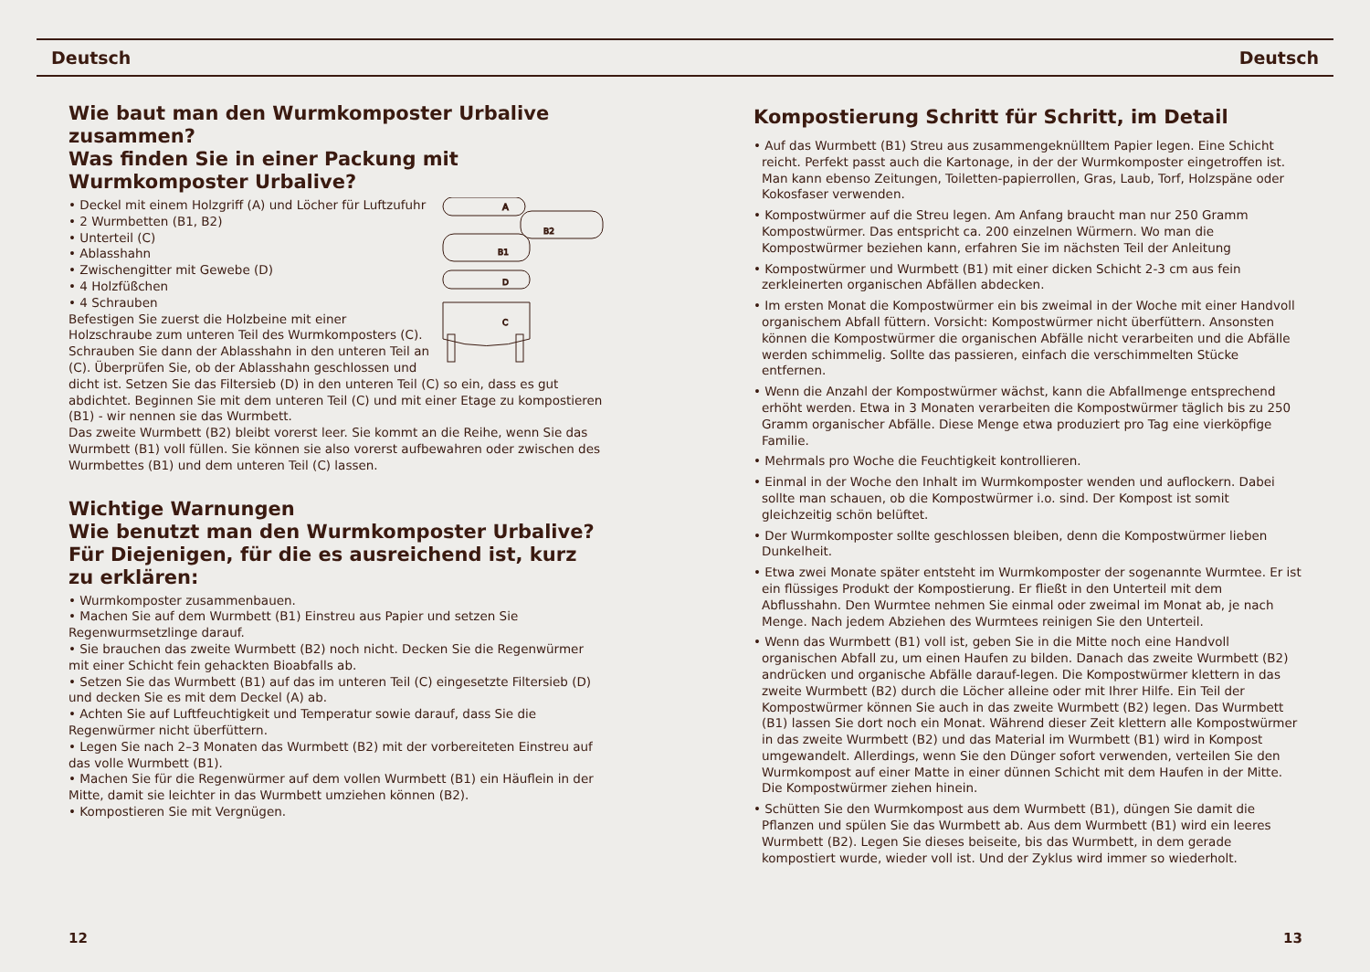Deutsch Deutsch
Wie baut man den Wurmkomposter Urbalive zusammen?
Was finden Sie in einer Packung mit Wurmkomposter Urbalive?
A
B2
B1
D
C
• Deckel mit einem Holzgriff (A) und Löcher für Luftzufuhr
• 2 Wurmbetten (B1, B2)
• Unterteil (C)
• Ablasshahn
• Zwischengitter mit Gewebe (D)
• 4 Holzfüßchen
• 4 Schrauben
Befestigen Sie zuerst die Holzbeine mit einer Holzschraube zum unteren Teil des Wurmkomposters (C). Schrauben Sie dann der Ablasshahn in den unteren Teil an (C). Überprüfen Sie, ob der Ablasshahn geschlossen und dicht ist. Setzen Sie das Filtersieb (D) in den unteren Teil (C) so ein, dass es gut abdichtet. Beginnen Sie mit dem unteren Teil (C) und mit einer Etage zu kompostieren (B1) - wir nennen sie das Wurmbett.
Das zweite Wurmbett (B2) bleibt vorerst leer. Sie kommt an die Reihe, wenn Sie das Wurmbett (B1) voll füllen. Sie können sie also vorerst aufbewahren oder zwischen des Wurmbettes (B1) und dem unteren Teil (C) lassen.
Wichtige Warnungen
Wie benutzt man den Wurmkomposter Urbalive?
Für Diejenigen, für die es ausreichend ist, kurz zu erklären:
• Wurmkomposter zusammenbauen.
• Machen Sie auf dem Wurmbett (B1) Einstreu aus Papier und setzen Sie Regenwurmsetzlinge darauf.
• Sie brauchen das zweite Wurmbett (B2) noch nicht. Decken Sie die Regenwürmer mit einer Schicht fein gehackten Bioabfalls ab.
• Setzen Sie das Wurmbett (B1) auf das im unteren Teil (C) eingesetzte Filtersieb (D) und decken Sie es mit dem Deckel (A) ab.
• Achten Sie auf Luftfeuchtigkeit und Temperatur sowie darauf, dass Sie die Regenwürmer nicht überfüttern.
• Legen Sie nach 2–3 Monaten das Wurmbett (B2) mit der vorbereiteten Einstreu auf das volle Wurmbett (B1).
• Machen Sie für die Regenwürmer auf dem vollen Wurmbett (B1) ein Häuflein in der Mitte, damit sie leichter in das Wurmbett umziehen können (B2).
• Kompostieren Sie mit Vergnügen.
Kompostierung Schritt für Schritt, im Detail
• Auf das Wurmbett (B1) Streu aus zusammengeknülltem Papier legen. Eine Schicht reicht. Perfekt passt auch die Kartonage, in der der Wurmkomposter eingetroffen ist. Man kann ebenso Zeitungen, Toiletten-papierrollen, Gras, Laub, Torf, Holzspäne oder Kokosfaser verwenden.
• Kompostwürmer auf die Streu legen. Am Anfang braucht man nur 250 Gramm Kompostwürmer. Das entspricht ca. 200 einzelnen Würmern. Wo man die Kompostwürmer beziehen kann, erfahren Sie im nächsten Teil der Anleitung
• Kompostwürmer und Wurmbett (B1) mit einer dicken Schicht 2-3 cm aus fein zerkleinerten organischen Abfällen abdecken.
• Im ersten Monat die Kompostwürmer ein bis zweimal in der Woche mit einer Handvoll organischem Abfall füttern. Vorsicht: Kompostwürmer nicht überfüttern. Ansonsten können die Kompostwürmer die organischen Abfälle nicht verarbeiten und die Abfälle werden schimmelig. Sollte das passieren, einfach die verschimmelten Stücke entfernen.
• Wenn die Anzahl der Kompostwürmer wächst, kann die Abfallmenge entsprechend erhöht werden. Etwa in 3 Monaten verarbeiten die Kompostwürmer täglich bis zu 250 Gramm organischer Abfälle. Diese Menge etwa produziert pro Tag eine vierköpfige Familie.
• Mehrmals pro Woche die Feuchtigkeit kontrollieren.
• Einmal in der Woche den Inhalt im Wurmkomposter wenden und auflockern. Dabei sollte man schauen, ob die Kompostwürmer i.o. sind. Der Kompost ist somit gleichzeitig schön belüftet.
• Der Wurmkomposter sollte geschlossen bleiben, denn die Kompostwürmer lieben Dunkelheit.
• Etwa zwei Monate später entsteht im Wurmkomposter der sogenannte Wurmtee. Er ist ein flüssiges Produkt der Kompostierung. Er fließt in den Unterteil mit dem Abflusshahn. Den Wurmtee nehmen Sie einmal oder zweimal im Monat ab, je nach Menge. Nach jedem Abziehen des Wurmtees reinigen Sie den Unterteil.
• Wenn das Wurmbett (B1) voll ist, geben Sie in die Mitte noch eine Handvoll organischen Abfall zu, um einen Haufen zu bilden. Danach das zweite Wurmbett (B2) andrücken und organische Abfälle darauf-legen. Die Kompostwürmer klettern in das zweite Wurmbett (B2) durch die Löcher alleine oder mit Ihrer Hilfe. Ein Teil der Kompostwürmer können Sie auch in das zweite Wurmbett (B2) legen. Das Wurmbett (B1) lassen Sie dort noch ein Monat. Während dieser Zeit klettern alle Kompostwürmer in das zweite Wurmbett (B2) und das Material im Wurmbett (B1) wird in Kompost umgewandelt. Allerdings, wenn Sie den Dünger sofort verwenden, verteilen Sie den Wurmkompost auf einer Matte in einer dünnen Schicht mit dem Haufen in der Mitte. Die Kompostwürmer ziehen hinein.
• Schütten Sie den Wurmkompost aus dem Wurmbett (B1), düngen Sie damit die Pflanzen und spülen Sie das Wurmbett ab. Aus dem Wurmbett (B1) wird ein leeres Wurmbett (B2). Legen Sie dieses beiseite, bis das Wurmbett, in dem gerade kompostiert wurde, wieder voll ist. Und der Zyklus wird immer so wiederholt.
12 13